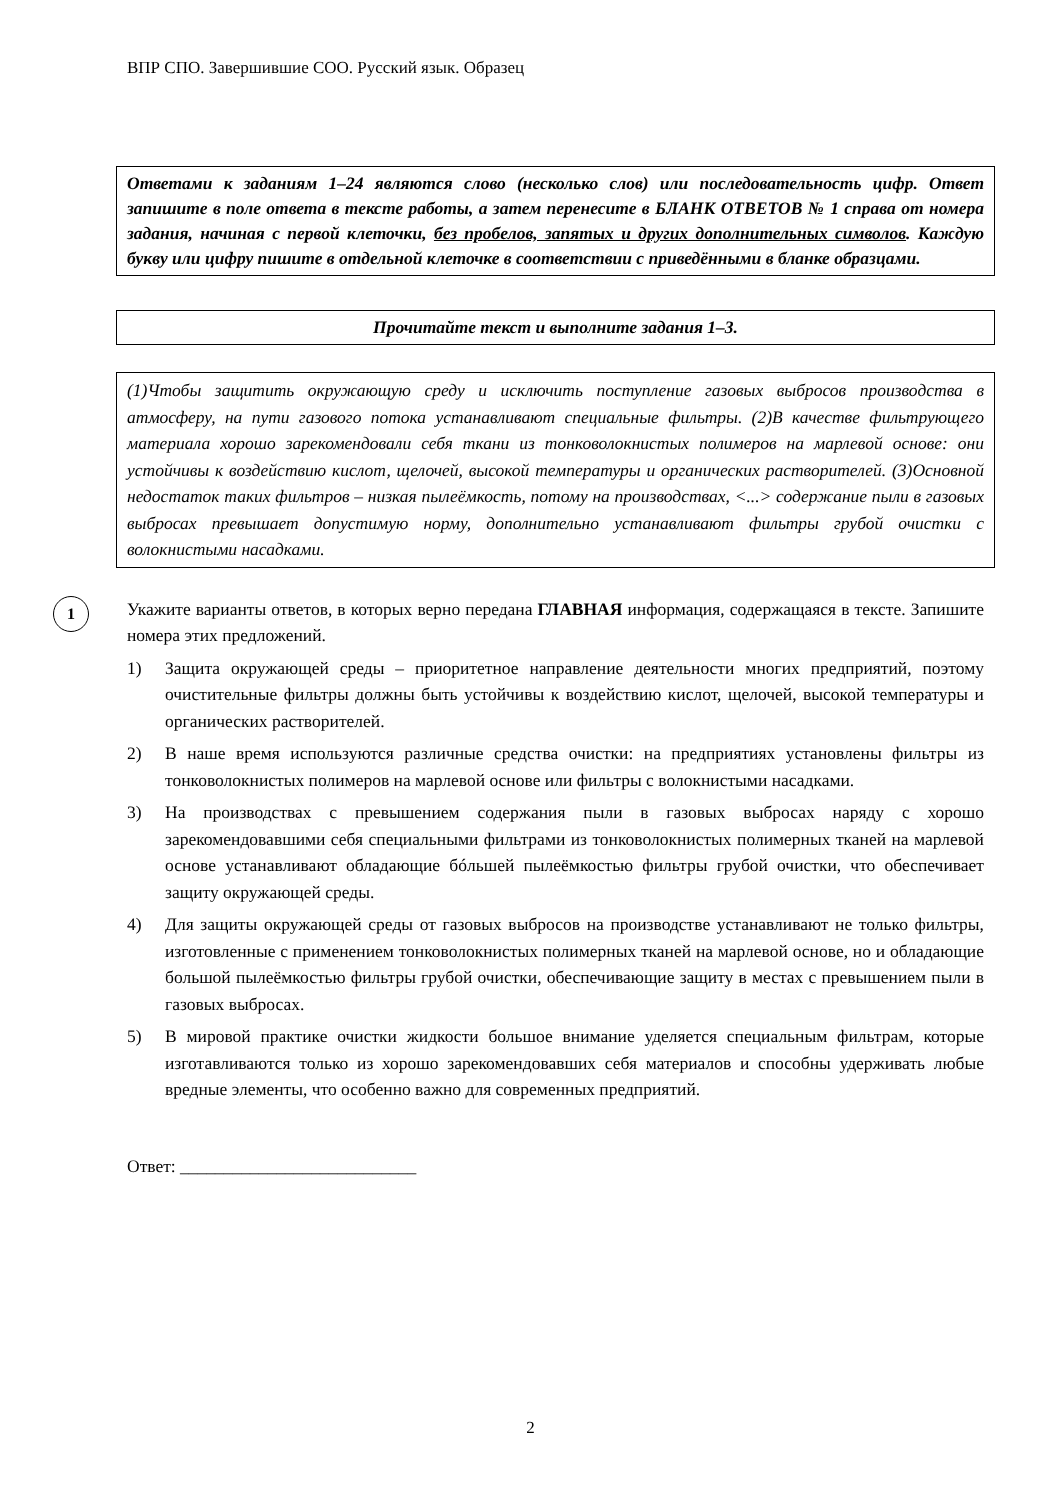ВПР СПО. Завершившие СОО. Русский язык. Образец
Ответами к заданиям 1–24 являются слово (несколько слов) или последовательность цифр. Ответ запишите в поле ответа в тексте работы, а затем перенесите в БЛАНК ОТВЕТОВ № 1 справа от номера задания, начиная с первой клеточки, без пробелов, запятых и других дополнительных символов. Каждую букву или цифру пишите в отдельной клеточке в соответствии с приведёнными в бланке образцами.
Прочитайте текст и выполните задания 1–3.
(1)Чтобы защитить окружающую среду и исключить поступление газовых выбросов производства в атмосферу, на пути газового потока устанавливают специальные фильтры. (2)В качестве фильтрующего материала хорошо зарекомендовали себя ткани из тонковолокнистых полимеров на марлевой основе: они устойчивы к воздействию кислот, щелочей, высокой температуры и органических растворителей. (3)Основной недостаток таких фильтров – низкая пылеёмкость, потому на производствах, <...> содержание пыли в газовых выбросах превышает допустимую норму, дополнительно устанавливают фильтры грубой очистки с волокнистыми насадками.
1
Укажите варианты ответов, в которых верно передана ГЛАВНАЯ информация, содержащаяся в тексте. Запишите номера этих предложений.
1) Защита окружающей среды – приоритетное направление деятельности многих предприятий, поэтому очистительные фильтры должны быть устойчивы к воздействию кислот, щелочей, высокой температуры и органических растворителей.
2) В наше время используются различные средства очистки: на предприятиях установлены фильтры из тонковолокнистых полимеров на марлевой основе или фильтры с волокнистыми насадками.
3) На производствах с превышением содержания пыли в газовых выбросах наряду с хорошо зарекомендовавшими себя специальными фильтрами из тонковолокнистых полимерных тканей на марлевой основе устанавливают обладающие бóльшей пылеёмкостью фильтры грубой очистки, что обеспечивает защиту окружающей среды.
4) Для защиты окружающей среды от газовых выбросов на производстве устанавливают не только фильтры, изготовленные с применением тонковолокнистых полимерных тканей на марлевой основе, но и обладающие большой пылеёмкостью фильтры грубой очистки, обеспечивающие защиту в местах с превышением пыли в газовых выбросах.
5) В мировой практике очистки жидкости большое внимание уделяется специальным фильтрам, которые изготавливаются только из хорошо зарекомендовавших себя материалов и способны удерживать любые вредные элементы, что особенно важно для современных предприятий.
Ответ: ___________________________
2